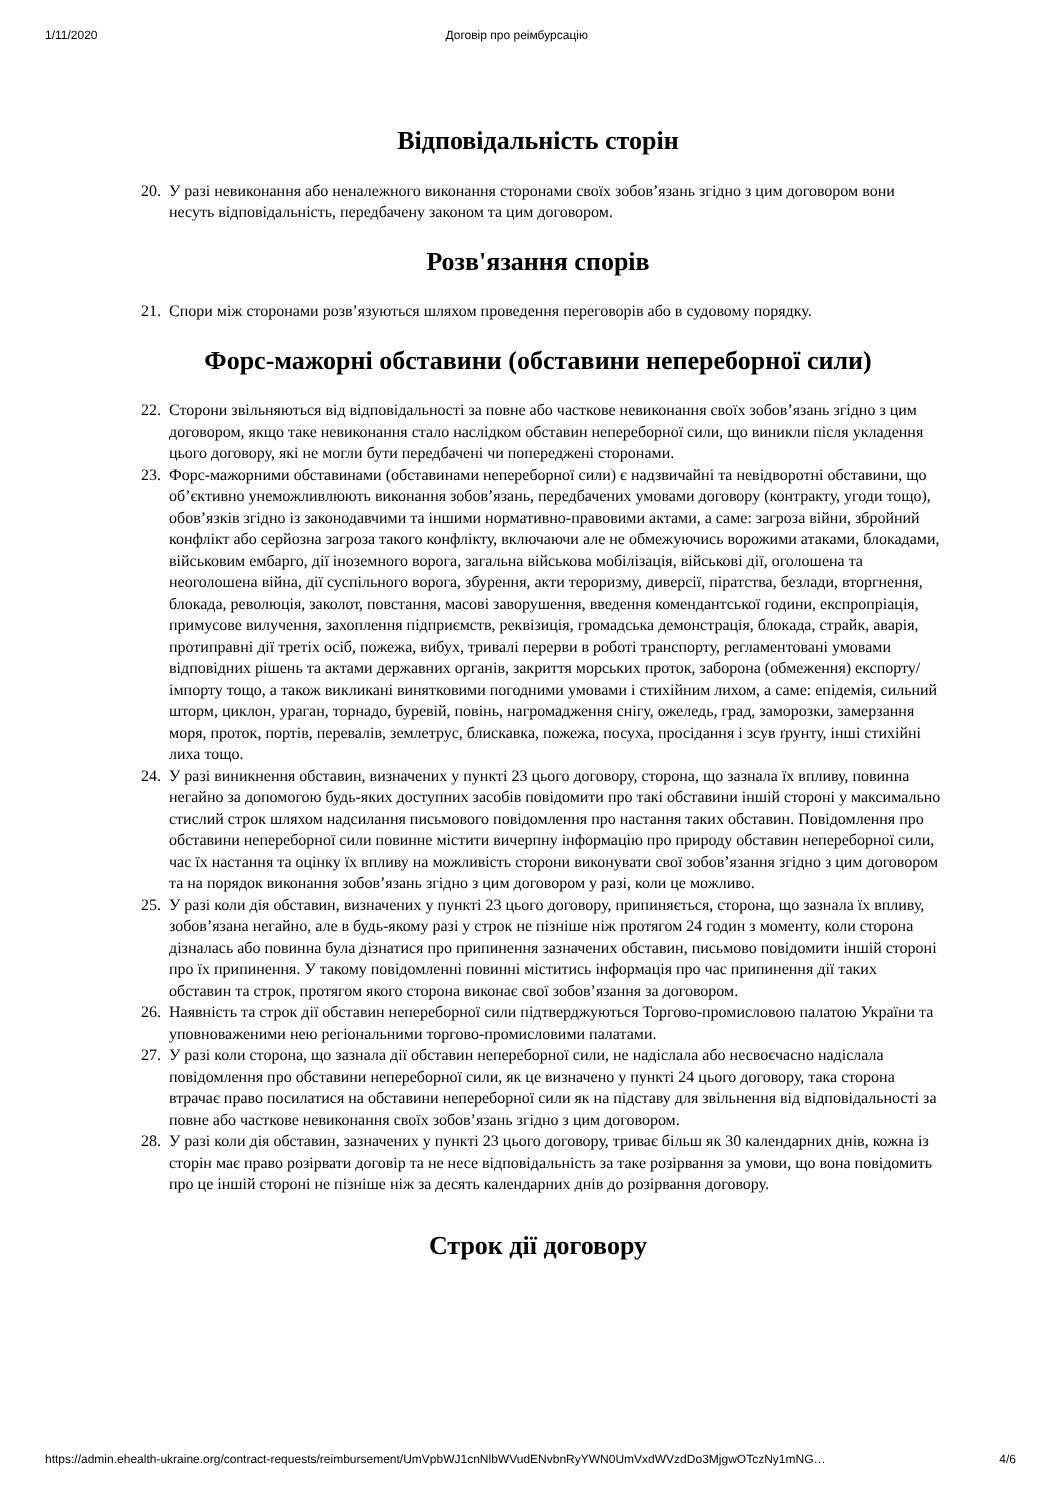1/11/2020 Договір про реімбурсацію
Відповідальність сторін
20. У разі невиконання або неналежного виконання сторонами своїх зобов’язань згідно з цим договором вони несуть відповідальність, передбачену законом та цим договором.
Розв'язання спорів
21. Спори між сторонами розв’язуються шляхом проведення переговорів або в судовому порядку.
Форс-мажорні обставини (обставини непереборної сили)
22. Сторони звільняються від відповідальності за повне або часткове невиконання своїх зобов’язань згідно з цим договором, якщо таке невиконання стало наслідком обставин непереборної сили, що виникли після укладення цього договору, які не могли бути передбачені чи попереджені сторонами.
23. Форс-мажорними обставинами (обставинами непереборної сили) є надзвичайні та невідворотні обставини, що об’єктивно унеможливлюють виконання зобов’язань, передбачених умовами договору (контракту, угоди тощо), обов’язків згідно із законодавчими та іншими нормативно-правовими актами, а саме: загроза війни, збройний конфлікт або серйозна загроза такого конфлікту, включаючи але не обмежуючись ворожими атаками, блокадами, військовим ембарго, дії іноземного ворога, загальна військова мобілізація, військові дії, оголошена та неоголошена війна, дії суспільного ворога, збурення, акти тероризму, диверсії, піратства, безлади, вторгнення, блокада, революція, заколот, повстання, масові заворушення, введення комендантської години, експропріація, примусове вилучення, захоплення підприємств, реквізиція, громадська демонстрація, блокада, страйк, аварія, протиправні дії третіх осіб, пожежа, вибух, тривалі перерви в роботі транспорту, регламентовані умовами відповідних рішень та актами державних органів, закриття морських проток, заборона (обмеження) експорту/імпорту тощо, а також викликані винятковими погодними умовами і стихійним лихом, а саме: епідемія, сильний шторм, циклон, ураган, торнадо, буревій, повінь, нагромадження снігу, ожеледь, град, заморозки, замерзання моря, проток, портів, перевалів, землетрус, блискавка, пожежа, посуха, просідання і зсув ґрунту, інші стихійні лиха тощо.
24. У разі виникнення обставин, визначених у пункті 23 цього договору, сторона, що зазнала їх впливу, повинна негайно за допомогою будь-яких доступних засобів повідомити про такі обставини іншій стороні у максимально стислий строк шляхом надсилання письмового повідомлення про настання таких обставин. Повідомлення про обставини непереборної сили повинне містити вичерпну інформацію про природу обставин непереборної сили, час їх настання та оцінку їх впливу на можливість сторони виконувати свої зобов’язання згідно з цим договором та на порядок виконання зобов’язань згідно з цим договором у разі, коли це можливо.
25. У разі коли дія обставин, визначених у пункті 23 цього договору, припиняється, сторона, що зазнала їх впливу, зобов’язана негайно, але в будь-якому разі у строк не пізніше ніж протягом 24 годин з моменту, коли сторона дізналась або повинна була дізнатися про припинення зазначених обставин, письмово повідомити іншій стороні про їх припинення. У такому повідомленні повинні міститись інформація про час припинення дії таких обставин та строк, протягом якого сторона виконає свої зобов’язання за договором.
26. Наявність та строк дії обставин непереборної сили підтверджуються Торгово-промисловою палатою України та уповноваженими нею регіональними торгово-промисловими палатами.
27. У разі коли сторона, що зазнала дії обставин непереборної сили, не надіслала або несвоєчасно надіслала повідомлення про обставини непереборної сили, як це визначено у пункті 24 цього договору, така сторона втрачає право посилатися на обставини непереборної сили як на підставу для звільнення від відповідальності за повне або часткове невиконання своїх зобов’язань згідно з цим договором.
28. У разі коли дія обставин, зазначених у пункті 23 цього договору, триває більш як 30 календарних днів, кожна із сторін має право розірвати договір та не несе відповідальність за таке розірвання за умови, що вона повідомить про це іншій стороні не пізніше ніж за десять календарних днів до розірвання договору.
Строк дії договору
https://admin.ehealth-ukraine.org/contract-requests/reimbursement/UmVpbWJ1cnNlbWVudENvbnRyYWN0UmVxdWVzdDo3MjgwOTczNy1mNG… 4/6